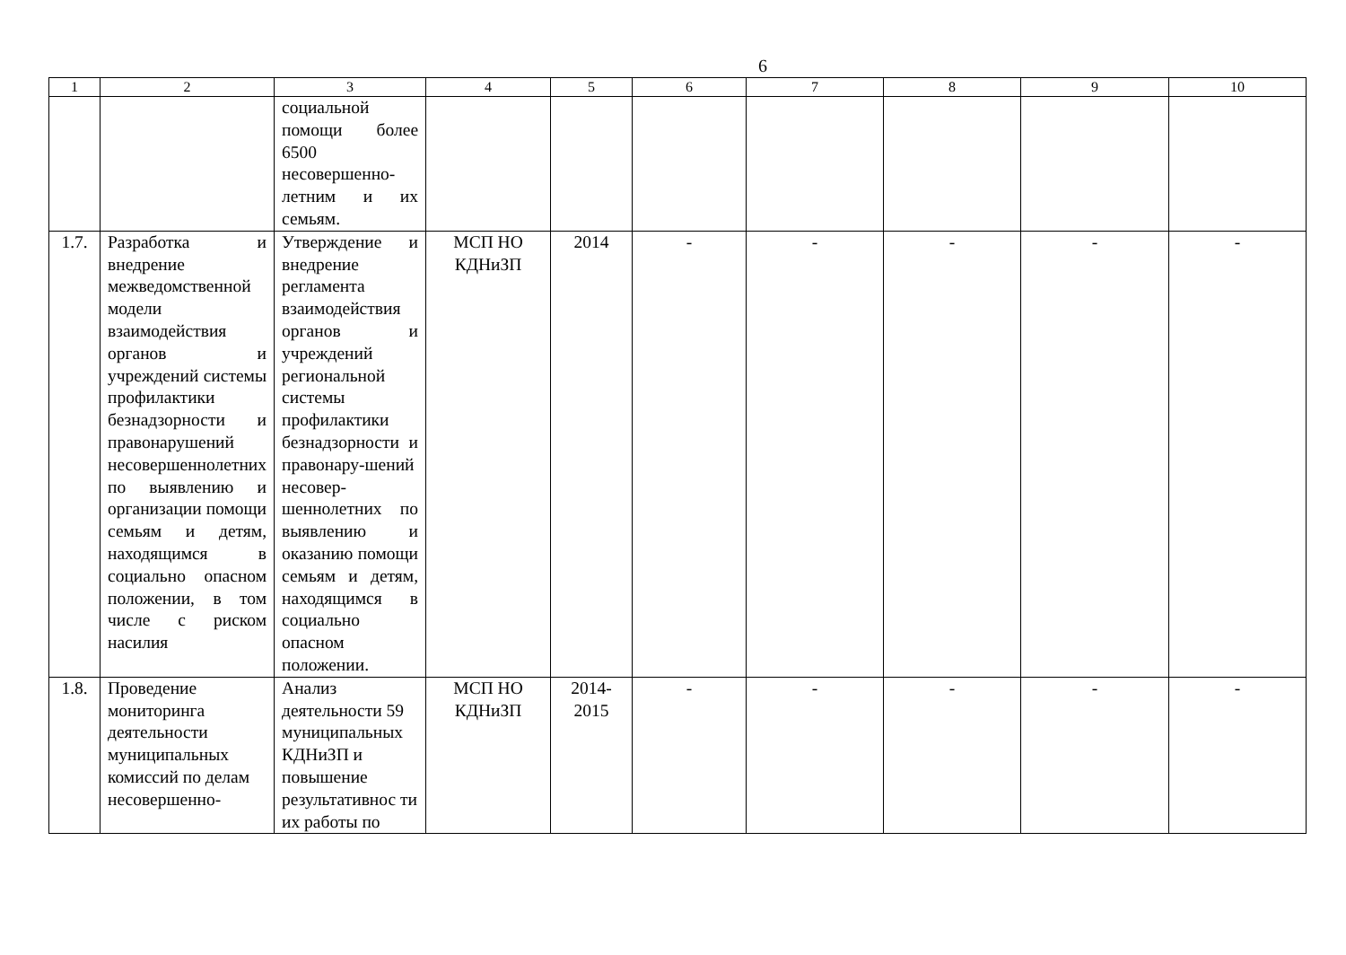6
| 1 | 2 | 3 | 4 | 5 | 6 | 7 | 8 | 9 | 10 |
| --- | --- | --- | --- | --- | --- | --- | --- | --- | --- |
| | | социальной помощи более 6500 несовершенно-летним и их семьям. | | | | | | | |
| 1.7. | Разработка и внедрение межведомственной модели взаимодействия органов и учреждений системы профилактики безнадзорности и правонарушений несовершеннолетних по выявлению и организации помощи семьям и детям, находящимся в социально опасном положении, в том числе с риском насилия | Утверждение и внедрение регламента взаимодействия органов и учреждений региональной системы профилактики безнадзорности и правонару-шений несовер-шеннолетних по выявлению и оказанию помощи семьям и детям, находящимся в социально опасном положении. | МСП НО КДНиЗП | 2014 | - | - | - | - | - |
| 1.8. | Проведение мониторинга деятельности муниципальных комиссий по делам несовершенно- | Анализ деятельности 59 муниципальных КДНиЗП и повышение результативнос ти их работы по | МСП НО КДНиЗП | 2014-2015 | - | - | - | - | - |